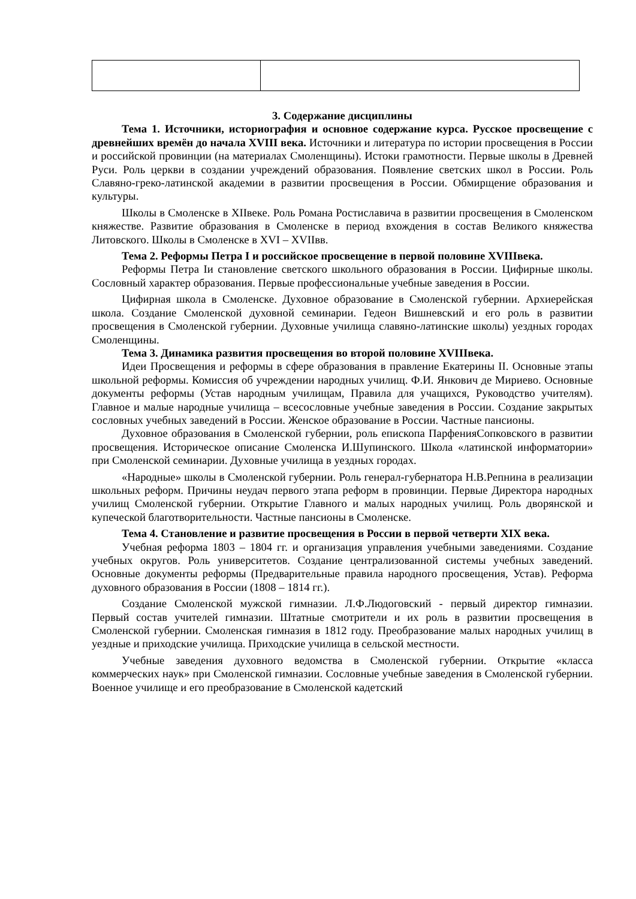3. Содержание дисциплины
Тема 1. Источники, историография и основное содержание курса. Русское просвещение с древнейших времён до начала XVIII века. Источники и литература по истории просвещения в России и российской провинции (на материалах Смоленщины). Истоки грамотности. Первые школы в Древней Руси. Роль церкви в создании учреждений образования. Появление светских школ в России. Роль Славяно-греко-латинской академии в развитии просвещения в России. Обмирщение образования и культуры.
Школы в Смоленске в XIIвеке. Роль Романа Ростиславича в развитии просвещения в Смоленском княжестве. Развитие образования в Смоленске в период вхождения в состав Великого княжества Литовского. Школы в Смоленске в XVI – XVIIвв.
Тема 2. Реформы Петра I и российское просвещение в первой половине XVIIIвека.
Реформы Петра Iи становление светского школьного образования в России. Цифирные школы. Сословный характер образования. Первые профессиональные учебные заведения в России.
Цифирная школа в Смоленске. Духовное образование в Смоленской губернии. Архиерейская школа. Создание Смоленской духовной семинарии. Гедеон Вишневский и его роль в развитии просвещения в Смоленской губернии. Духовные училища славяно-латинские школы) уездных городах Смоленщины.
Тема 3. Динамика развития просвещения во второй половине XVIIIвека.
Идеи Просвещения и реформы в сфере образования в правление Екатерины II. Основные этапы школьной реформы. Комиссия об учреждении народных училищ. Ф.И. Янкович де Мириево. Основные документы реформы (Устав народным училищам, Правила для учащихся, Руководство учителям). Главное и малые народные училища – всесословные учебные заведения в России. Создание закрытых сословных учебных заведений в России. Женское образование в России. Частные пансионы.
Духовное образования в Смоленской губернии, роль епископа ПарфенияСопковского в развитии просвещения. Историческое описание Смоленска И.Шупинского. Школа «латинской информатории» при Смоленской семинарии. Духовные училища в уездных городах.
«Народные» школы в Смоленской губернии. Роль генерал-губернатора Н.В.Репнина в реализации школьных реформ. Причины неудач первого этапа реформ в провинции. Первые Директора народных училищ Смоленской губернии. Открытие Главного и малых народных училищ. Роль дворянской и купеческой благотворительности. Частные пансионы в Смоленске.
Тема 4. Становление и развитие просвещения в России в первой четверти XIX века.
Учебная реформа 1803 – 1804 гг. и организация управления учебными заведениями. Создание учебных округов. Роль университетов. Создание централизованной системы учебных заведений. Основные документы реформы (Предварительные правила народного просвещения, Устав). Реформа духовного образования в России (1808 – 1814 гг.).
Создание Смоленской мужской гимназии. Л.Ф.Людоговский - первый директор гимназии. Первый состав учителей гимназии. Штатные смотрители и их роль в развитии просвещения в Смоленской губернии. Смоленская гимназия в 1812 году. Преобразование малых народных училищ в уездные и приходские училища. Приходские училища в сельской местности.
Учебные заведения духовного ведомства в Смоленской губернии. Открытие «класса коммерческих наук» при Смоленской гимназии. Сословные учебные заведения в Смоленской губернии. Военное училище и его преобразование в Смоленской кадетский